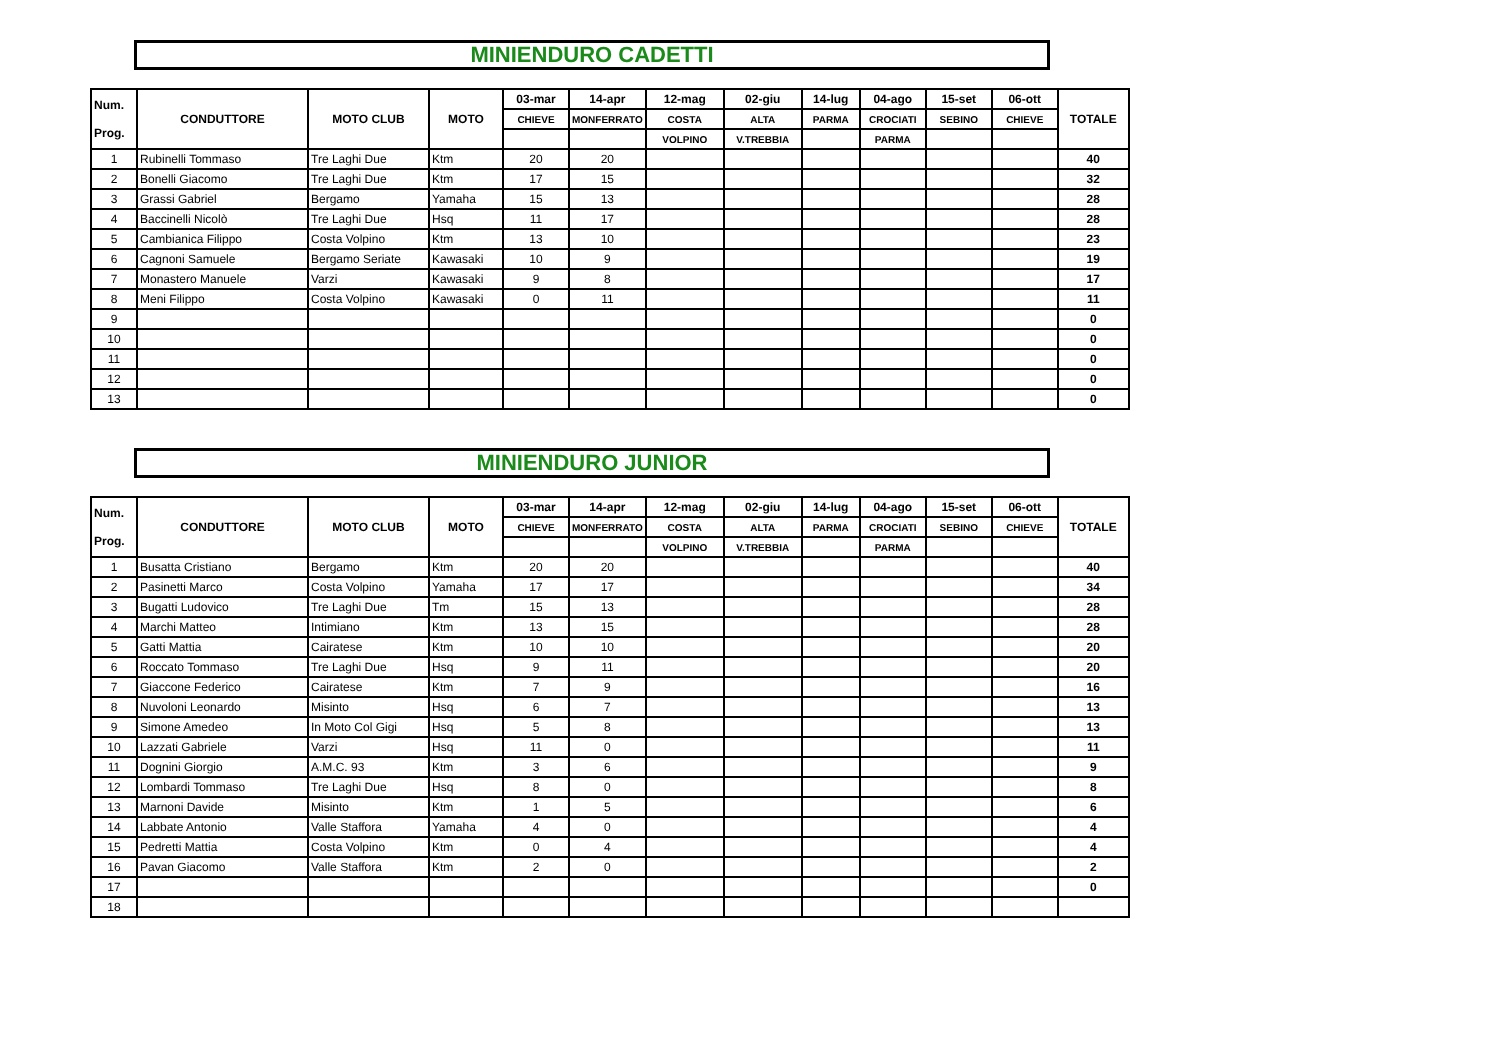MINIENDURO CADETTI
| Num. Prog. | CONDUTTORE | MOTO CLUB | MOTO | 03-mar | 14-apr | 12-mag | 02-giu | 14-lug | 04-ago | 15-set | 06-ott | TOTALE |
| --- | --- | --- | --- | --- | --- | --- | --- | --- | --- | --- | --- | --- |
| | | | | CHIEVE | MONFERRATO | COSTA | ALTA | PARMA | CROCIATI | SEBINO | CHIEVE | |
| | | | | | | VOLPINO | V.TREBBIA | | PARMA | | | |
| 1 | Rubinelli Tommaso | Tre Laghi Due | Ktm | 20 | 20 | | | | | | | 40 |
| 2 | Bonelli Giacomo | Tre Laghi Due | Ktm | 17 | 15 | | | | | | | 32 |
| 3 | Grassi Gabriel | Bergamo | Yamaha | 15 | 13 | | | | | | | 28 |
| 4 | Baccinelli Nicolò | Tre Laghi Due | Hsq | 11 | 17 | | | | | | | 28 |
| 5 | Cambianica Filippo | Costa Volpino | Ktm | 13 | 10 | | | | | | | 23 |
| 6 | Cagnoni Samuele | Bergamo Seriate | Kawasaki | 10 | 9 | | | | | | | 19 |
| 7 | Monastero Manuele | Varzi | Kawasaki | 9 | 8 | | | | | | | 17 |
| 8 | Meni Filippo | Costa Volpino | Kawasaki | 0 | 11 | | | | | | | 11 |
| 9 | | | | | | | | | | | | 0 |
| 10 | | | | | | | | | | | | 0 |
| 11 | | | | | | | | | | | | 0 |
| 12 | | | | | | | | | | | | 0 |
| 13 | | | | | | | | | | | | 0 |
MINIENDURO JUNIOR
| Num. Prog. | CONDUTTORE | MOTO CLUB | MOTO | 03-mar | 14-apr | 12-mag | 02-giu | 14-lug | 04-ago | 15-set | 06-ott | TOTALE |
| --- | --- | --- | --- | --- | --- | --- | --- | --- | --- | --- | --- | --- |
| | | | | CHIEVE | MONFERRATO | COSTA | ALTA | PARMA | CROCIATI | SEBINO | CHIEVE | |
| | | | | | | VOLPINO | V.TREBBIA | | PARMA | | | |
| 1 | Busatta Cristiano | Bergamo | Ktm | 20 | 20 | | | | | | | 40 |
| 2 | Pasinetti Marco | Costa Volpino | Yamaha | 17 | 17 | | | | | | | 34 |
| 3 | Bugatti Ludovico | Tre Laghi Due | Tm | 15 | 13 | | | | | | | 28 |
| 4 | Marchi Matteo | Intimiano | Ktm | 13 | 15 | | | | | | | 28 |
| 5 | Gatti Mattia | Cairatese | Ktm | 10 | 10 | | | | | | | 20 |
| 6 | Roccato Tommaso | Tre Laghi Due | Hsq | 9 | 11 | | | | | | | 20 |
| 7 | Giaccone Federico | Cairatese | Ktm | 7 | 9 | | | | | | | 16 |
| 8 | Nuvoloni Leonardo | Misinto | Hsq | 6 | 7 | | | | | | | 13 |
| 9 | Simone Amedeo | In Moto Col Gigi | Hsq | 5 | 8 | | | | | | | 13 |
| 10 | Lazzati Gabriele | Varzi | Hsq | 11 | 0 | | | | | | | 11 |
| 11 | Dognini Giorgio | A.M.C. 93 | Ktm | 3 | 6 | | | | | | | 9 |
| 12 | Lombardi Tommaso | Tre Laghi Due | Hsq | 8 | 0 | | | | | | | 8 |
| 13 | Marnoni Davide | Misinto | Ktm | 1 | 5 | | | | | | | 6 |
| 14 | Labbate Antonio | Valle Staffora | Yamaha | 4 | 0 | | | | | | | 4 |
| 15 | Pedretti Mattia | Costa Volpino | Ktm | 0 | 4 | | | | | | | 4 |
| 16 | Pavan Giacomo | Valle Staffora | Ktm | 2 | 0 | | | | | | | 2 |
| 17 | | | | | | | | | | | | 0 |
| 18 | | | | | | | | | | | | |